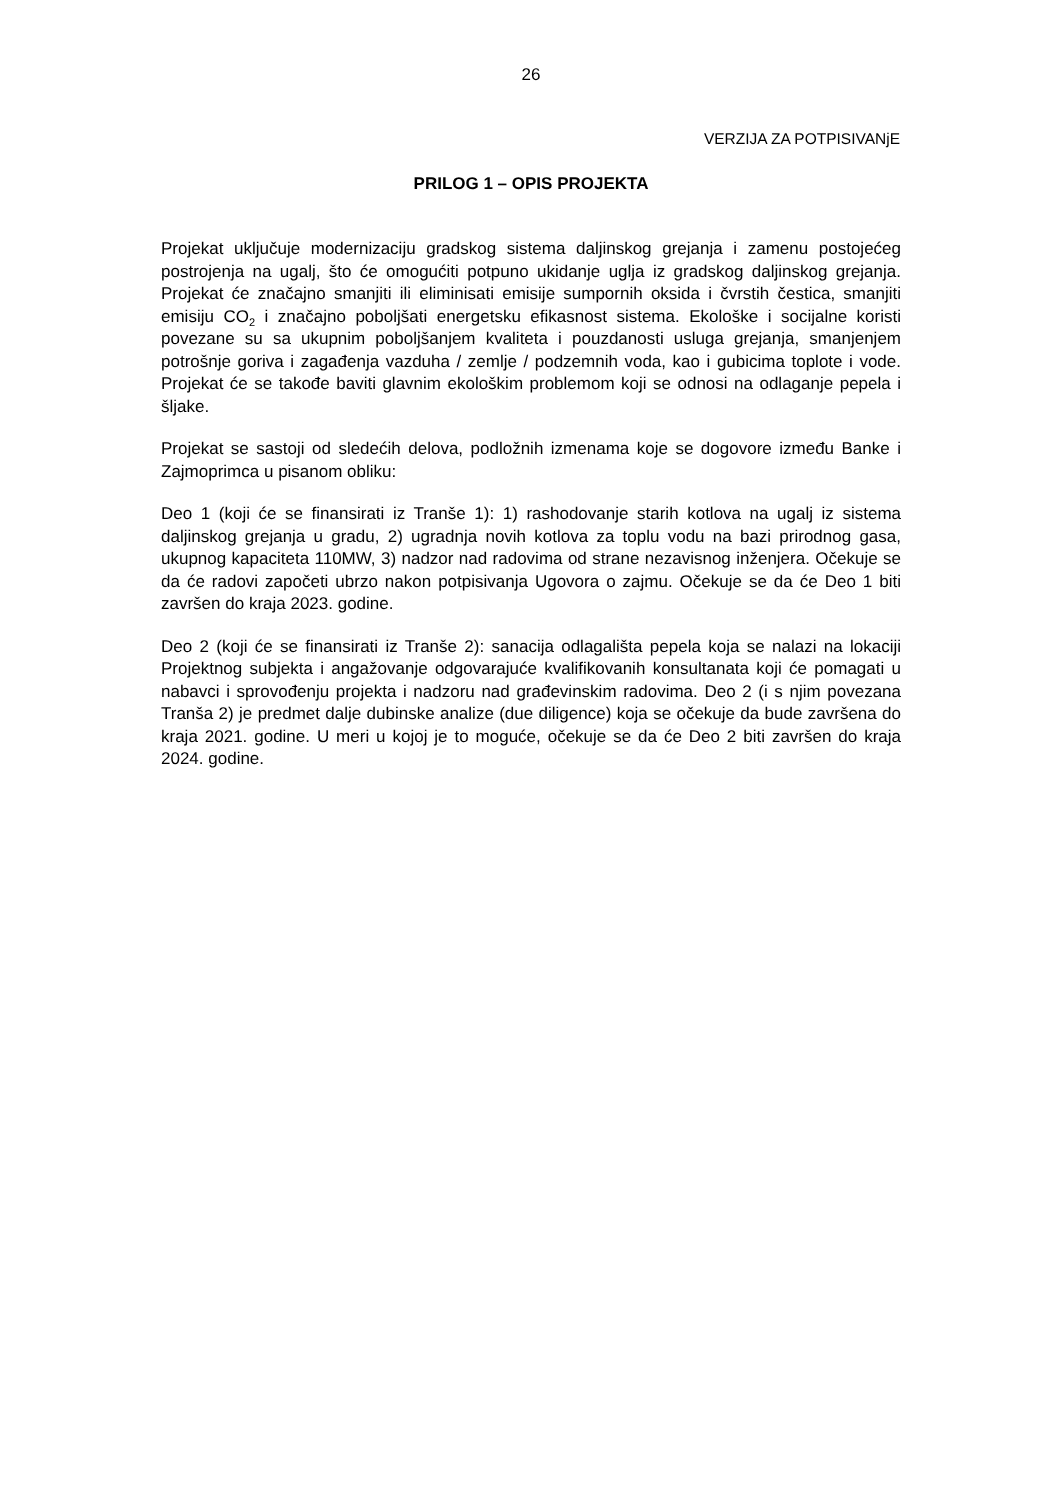26
VERZIJA ZA POTPISIVANjE
PRILOG 1 – OPIS PROJEKTA
Projekat uključuje modernizaciju gradskog sistema daljinskog grejanja i zamenu postojećeg postrojenja na ugalj, što će omogućiti potpuno ukidanje uglja iz gradskog daljinskog grejanja. Projekat će značajno smanjiti ili eliminisati emisije sumpornih oksida i čvrstih čestica, smanjiti emisiju CO<sub>2</sub> i značajno poboljšati energetsku efikasnost sistema. Ekološke i socijalne koristi povezane su sa ukupnim poboljšanjem kvaliteta i pouzdanosti usluga grejanja, smanjenjem potrošnje goriva i zagađenja vazduha / zemlje / podzemnih voda, kao i gubicima toplote i vode. Projekat će se takođe baviti glavnim ekološkim problemom koji se odnosi na odlaganje pepela i šljake.
Projekat se sastoji od sledećih delova, podložnih izmenama koje se dogovore između Banke i Zajmoprimca u pisanom obliku:
Deo 1 (koji će se finansirati iz Tranše 1): 1) rashodovanje starih kotlova na ugalj iz sistema daljinskog grejanja u gradu, 2) ugradnja novih kotlova za toplu vodu na bazi prirodnog gasa, ukupnog kapaciteta 110MW, 3) nadzor nad radovima od strane nezavisnog inženjera. Očekuje se da će radovi započeti ubrzo nakon potpisivanja Ugovora o zajmu. Očekuje se da će Deo 1 biti završen do kraja 2023. godine.
Deo 2 (koji će se finansirati iz Tranše 2): sanacija odlagališta pepela koja se nalazi na lokaciji Projektnog subjekta i angažovanje odgovarajuće kvalifikovanih konsultanata koji će pomagati u nabavci i sprovođenju projekta i nadzoru nad građevinskim radovima. Deo 2 (i s njim povezana Tranša 2) je predmet dalje dubinske analize (due diligence) koja se očekuje da bude završena do kraja 2021. godine. U meri u kojoj je to moguće, očekuje se da će Deo 2 biti završen do kraja 2024. godine.